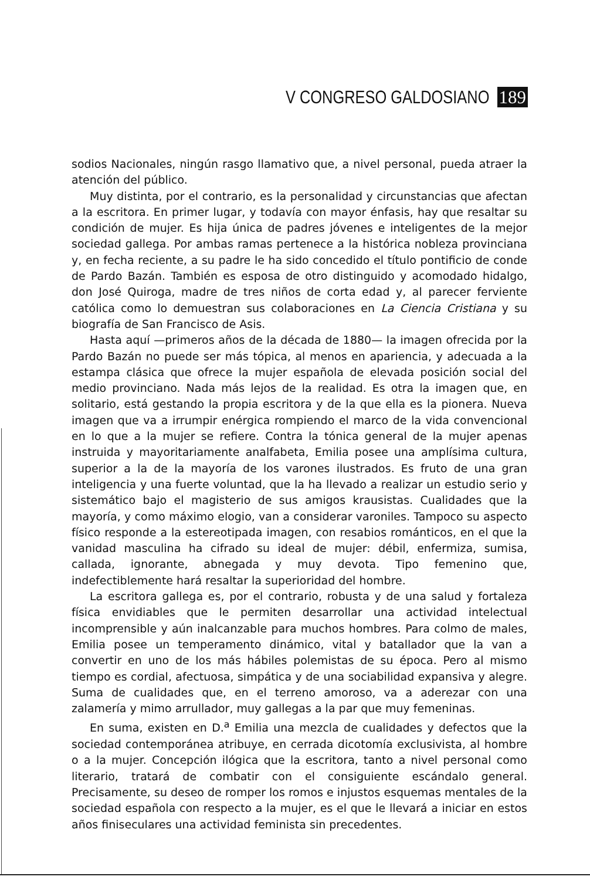V CONGRESO GALDOSIANO 189
sodios Nacionales, ningún rasgo llamativo que, a nivel personal, pueda atraer la atención del público.
Muy distinta, por el contrario, es la personalidad y circunstancias que afectan a la escritora. En primer lugar, y todavía con mayor énfasis, hay que resaltar su condición de mujer. Es hija única de padres jóvenes e inteligentes de la mejor sociedad gallega. Por ambas ramas pertenece a la histórica nobleza provinciana y, en fecha reciente, a su padre le ha sido concedido el título pontificio de conde de Pardo Bazán. También es esposa de otro distinguido y acomodado hidalgo, don José Quiroga, madre de tres niños de corta edad y, al parecer ferviente católica como lo demuestran sus colaboraciones en La Ciencia Cristiana y su biografía de San Francisco de Asis.
Hasta aquí —primeros años de la década de 1880— la imagen ofrecida por la Pardo Bazán no puede ser más tópica, al menos en apariencia, y adecuada a la estampa clásica que ofrece la mujer española de elevada posición social del medio provinciano. Nada más lejos de la realidad. Es otra la imagen que, en solitario, está gestando la propia escritora y de la que ella es la pionera. Nueva imagen que va a irrumpir enérgica rompiendo el marco de la vida convencional en lo que a la mujer se refiere. Contra la tónica general de la mujer apenas instruida y mayoritariamente analfabeta, Emilia posee una amplísima cultura, superior a la de la mayoría de los varones ilustrados. Es fruto de una gran inteligencia y una fuerte voluntad, que la ha llevado a realizar un estudio serio y sistemático bajo el magisterio de sus amigos krausistas. Cualidades que la mayoría, y como máximo elogio, van a considerar varoniles. Tampoco su aspecto físico responde a la estereotipada imagen, con resabios románticos, en el que la vanidad masculina ha cifrado su ideal de mujer: débil, enfermiza, sumisa, callada, ignorante, abnegada y muy devota. Tipo femenino que, indefectiblemente hará resaltar la superioridad del hombre.
La escritora gallega es, por el contrario, robusta y de una salud y fortaleza física envidiables que le permiten desarrollar una actividad intelectual incomprensible y aún inalcanzable para muchos hombres. Para colmo de males, Emilia posee un temperamento dinámico, vital y batallador que la van a convertir en uno de los más hábiles polemistas de su época. Pero al mismo tiempo es cordial, afectuosa, simpática y de una sociabilidad expansiva y alegre. Suma de cualidades que, en el terreno amoroso, va a aderezar con una zalamería y mimo arrullador, muy gallegas a la par que muy femeninas.
En suma, existen en D.<sup>a</sup> Emilia una mezcla de cualidades y defectos que la sociedad contemporánea atribuye, en cerrada dicotomía exclusivista, al hombre o a la mujer. Concepción ilógica que la escritora, tanto a nivel personal como literario, tratará de combatir con el consiguiente escándalo general. Precisamente, su deseo de romper los romos e injustos esquemas mentales de la sociedad española con respecto a la mujer, es el que le llevará a iniciar en estos años finiseculares una actividad feminista sin precedentes.